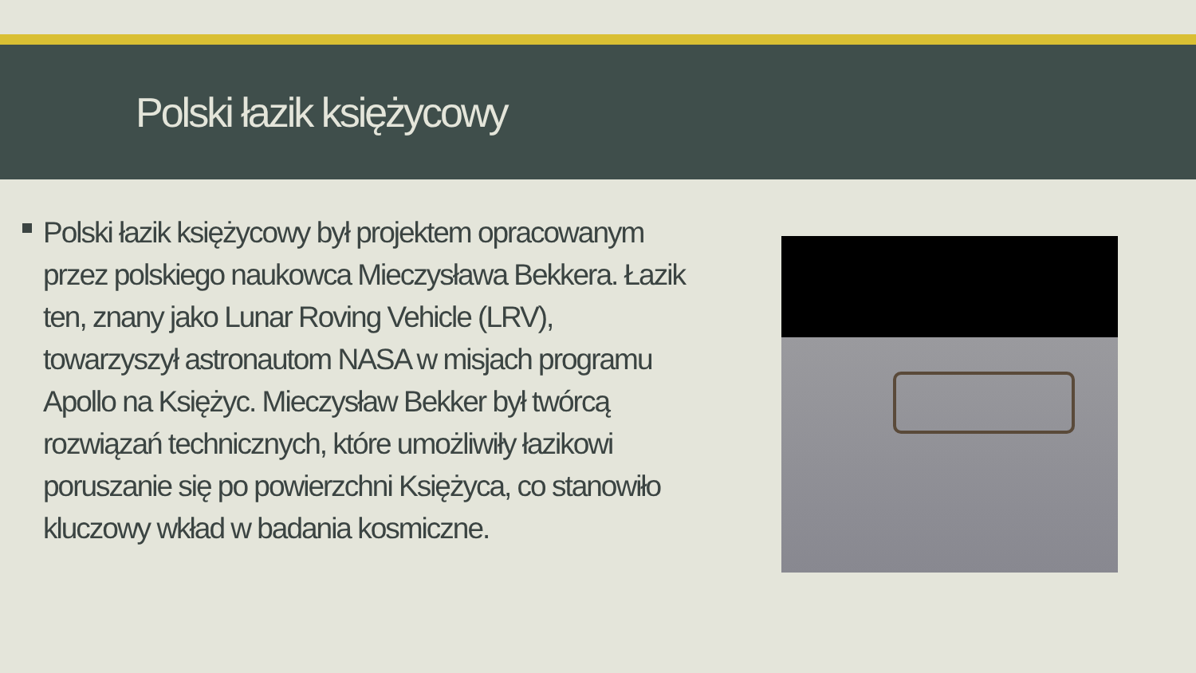Polski łazik księżycowy
Polski łazik księżycowy był projektem opracowanym przez polskiego naukowca Mieczysława Bekkera. Łazik ten, znany jako Lunar Roving Vehicle (LRV), towarzyszył astronautom NASA w misjach programu Apollo na Księżyc. Mieczysław Bekker był twórcą rozwiązań technicznych, które umożliwiły łazikowi poruszanie się po powierzchni Księżyca, co stanowiło kluczowy wkład w badania kosmiczne.